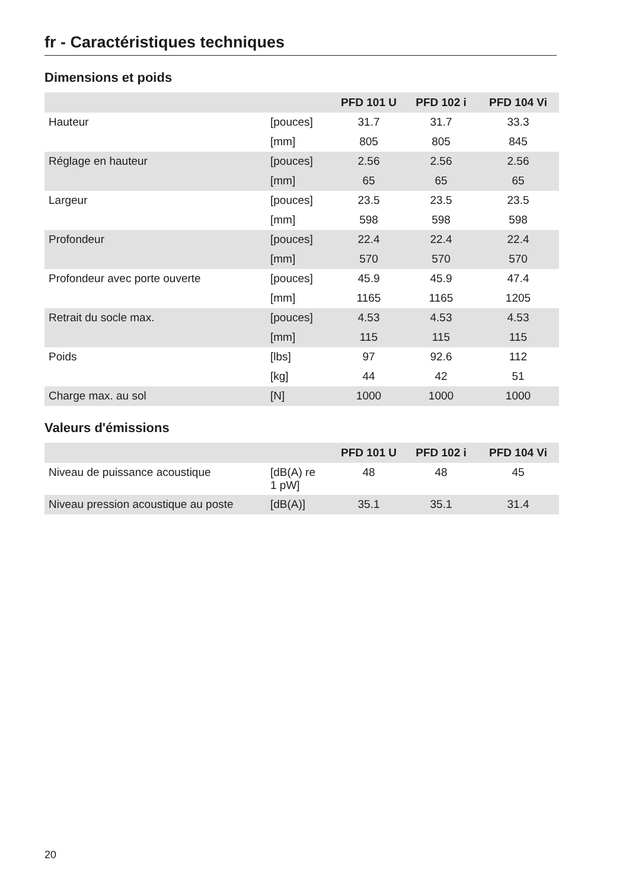fr - Caractéristiques techniques
Dimensions et poids
| | | PFD 101 U | PFD 102 i | PFD 104 Vi |
| --- | --- | --- | --- | --- |
| Hauteur | [pouces] | 31.7 | 31.7 | 33.3 |
| | [mm] | 805 | 805 | 845 |
| Réglage en hauteur | [pouces] | 2.56 | 2.56 | 2.56 |
| | [mm] | 65 | 65 | 65 |
| Largeur | [pouces] | 23.5 | 23.5 | 23.5 |
| | [mm] | 598 | 598 | 598 |
| Profondeur | [pouces] | 22.4 | 22.4 | 22.4 |
| | [mm] | 570 | 570 | 570 |
| Profondeur avec porte ouverte | [pouces] | 45.9 | 45.9 | 47.4 |
| | [mm] | 1165 | 1165 | 1205 |
| Retrait du socle max. | [pouces] | 4.53 | 4.53 | 4.53 |
| | [mm] | 115 | 115 | 115 |
| Poids | [lbs] | 97 | 92.6 | 112 |
| | [kg] | 44 | 42 | 51 |
| Charge max. au sol | [N] | 1000 | 1000 | 1000 |
Valeurs d'émissions
| | | PFD 101 U | PFD 102 i | PFD 104 Vi |
| --- | --- | --- | --- | --- |
| Niveau de puissance acoustique | [dB(A) re 1 pW] | 48 | 48 | 45 |
| Niveau pression acoustique au poste | [dB(A)] | 35.1 | 35.1 | 31.4 |
20